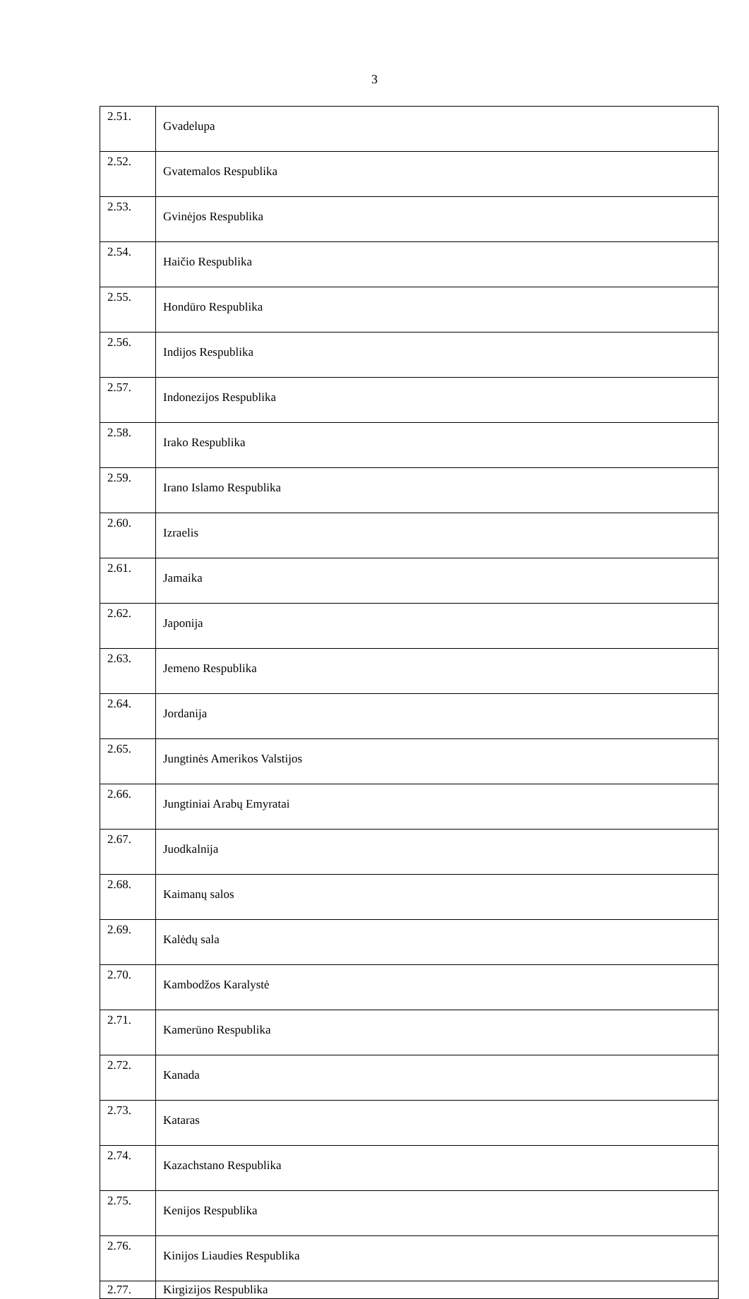3
| 2.51. | Gvadelupa |
| 2.52. | Gvatemalos Respublika |
| 2.53. | Gvinėjos Respublika |
| 2.54. | Haičio Respublika |
| 2.55. | Hondūro Respublika |
| 2.56. | Indijos Respublika |
| 2.57. | Indonezijos Respublika |
| 2.58. | Irako Respublika |
| 2.59. | Irano Islamo Respublika |
| 2.60. | Izraelis |
| 2.61. | Jamaika |
| 2.62. | Japonija |
| 2.63. | Jemeno Respublika |
| 2.64. | Jordanija |
| 2.65. | Jungtinės Amerikos Valstijos |
| 2.66. | Jungtiniai Arabų Emyratai |
| 2.67. | Juodkalnija |
| 2.68. | Kaimanų salos |
| 2.69. | Kalėdų sala |
| 2.70. | Kambodžos Karalystė |
| 2.71. | Kamerūno Respublika |
| 2.72. | Kanada |
| 2.73. | Kataras |
| 2.74. | Kazachstano Respublika |
| 2.75. | Kenijos Respublika |
| 2.76. | Kinijos Liaudies Respublika |
| 2.77. | Kirgizijos Respublika |